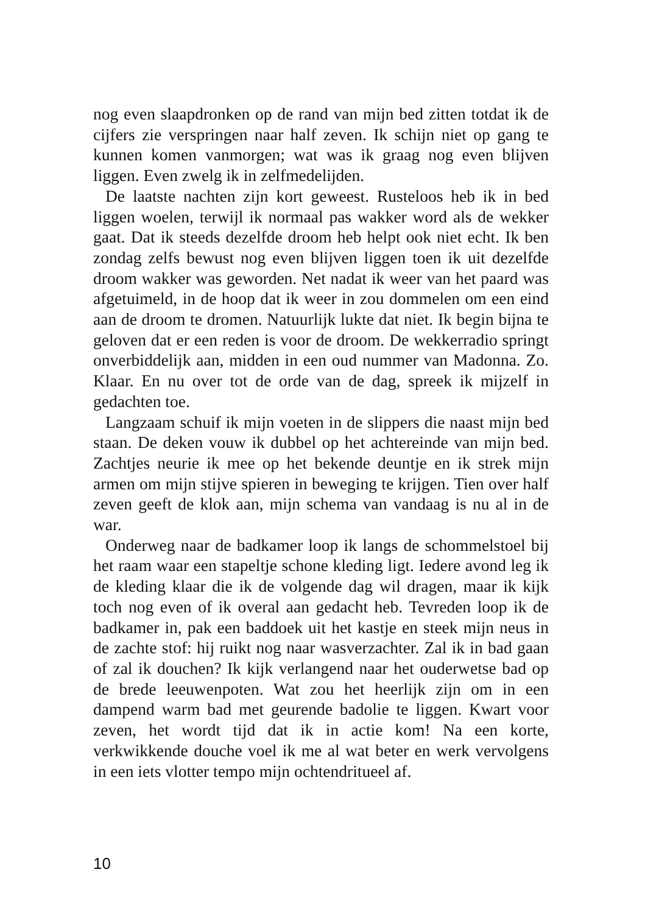nog even slaapdronken op de rand van mijn bed zitten totdat ik de cijfers zie verspringen naar half zeven. Ik schijn niet op gang te kunnen komen vanmorgen; wat was ik graag nog even blijven liggen. Even zwelg ik in zelfmedelijden.
De laatste nachten zijn kort geweest. Rusteloos heb ik in bed liggen woelen, terwijl ik normaal pas wakker word als de wekker gaat. Dat ik steeds dezelfde droom heb helpt ook niet echt. Ik ben zondag zelfs bewust nog even blijven liggen toen ik uit dezelfde droom wakker was geworden. Net nadat ik weer van het paard was afgetuimeld, in de hoop dat ik weer in zou dommelen om een eind aan de droom te dromen. Natuurlijk lukte dat niet. Ik begin bijna te geloven dat er een reden is voor de droom. De wekkerradio springt onverbiddelijk aan, midden in een oud nummer van Madonna. Zo. Klaar. En nu over tot de orde van de dag, spreek ik mijzelf in gedachten toe.
Langzaam schuif ik mijn voeten in de slippers die naast mijn bed staan. De deken vouw ik dubbel op het achtereinde van mijn bed. Zachtjes neurie ik mee op het bekende deuntje en ik strek mijn armen om mijn stijve spieren in beweging te krijgen. Tien over half zeven geeft de klok aan, mijn schema van vandaag is nu al in de war.
Onderweg naar de badkamer loop ik langs de schommelstoel bij het raam waar een stapeltje schone kleding ligt. Iedere avond leg ik de kleding klaar die ik de volgende dag wil dragen, maar ik kijk toch nog even of ik overal aan gedacht heb. Tevreden loop ik de badkamer in, pak een baddoek uit het kastje en steek mijn neus in de zachte stof: hij ruikt nog naar wasverzachter. Zal ik in bad gaan of zal ik douchen? Ik kijk verlangend naar het ouderwetse bad op de brede leeuwenpoten. Wat zou het heerlijk zijn om in een dampend warm bad met geurende badolie te liggen. Kwart voor zeven, het wordt tijd dat ik in actie kom! Na een korte, verkwikkende douche voel ik me al wat beter en werk vervolgens in een iets vlotter tempo mijn ochtendritueel af.
10